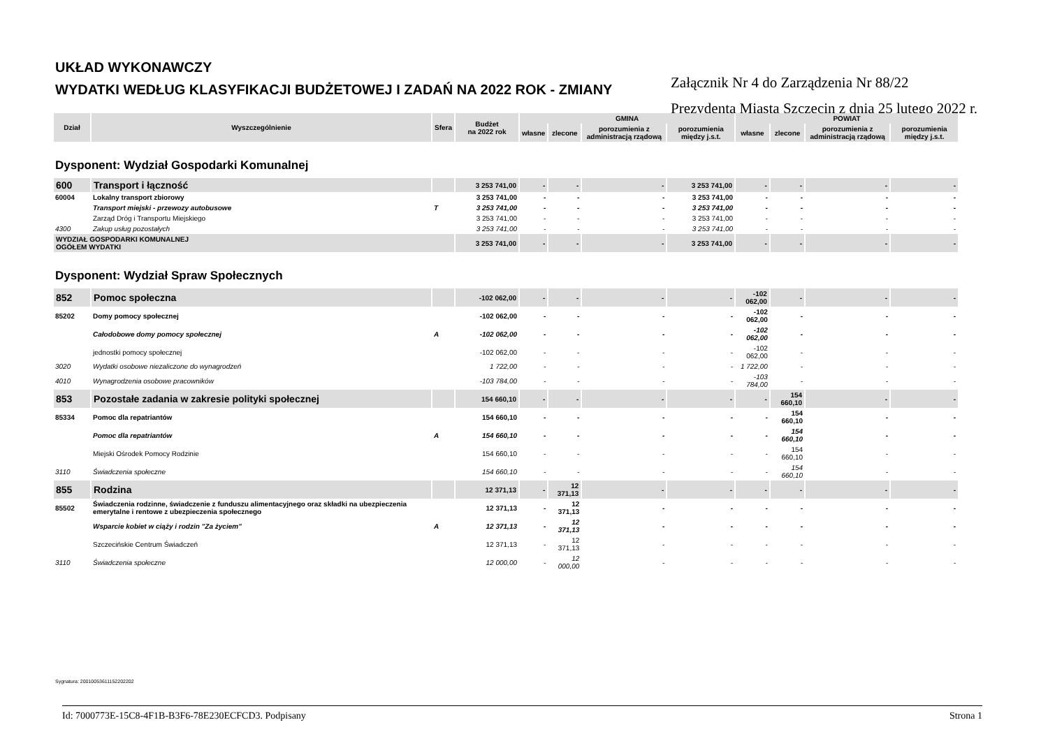UKŁAD WYKONAWCZY
WYDATKI WEDŁUG KLASYFIKACJI BUDŻETOWEJ I ZADAŃ NA 2022 ROK - ZMIANY
Załącznik Nr 4 do Zarządzenia Nr 88/22
Prezydenta Miasta Szczecin z dnia 25 lutego 2022 r.
| Dział | Wyszczególnienie | Sfera | Budżet na 2022 rok | GMINA | | | | POWIAT | | | |
| --- | --- | --- | --- | --- | --- | --- | --- | --- | --- | --- | --- |
| | | | | własne | zlecone | porozumienia z administracją rządową | porozumienia między j.s.t. | własne | zlecone | porozumienia z administracją rządową | porozumienia między j.s.t. |
| Dysponent: Wydział Gospodarki Komunalnej | | | | | | | | | | | |
| 600 | Transport i łączność | | 3 253 741,00 | - | - | - | 3 253 741,00 | - | - | - | - |
| 60004 | Lokalny transport zbiorowy | | 3 253 741,00 | - | - | - | 3 253 741,00 | - | - | - | - |
| | Transport miejski - przewozy autobusowe | T | 3 253 741,00 | - | - | - | 3 253 741,00 | - | - | - | - |
| | Zarząd Dróg i Transportu Miejskiego | | 3 253 741,00 | - | - | - | 3 253 741,00 | - | - | - | - |
| 4300 | Zakup usług pozostałych | | 3 253 741,00 | - | - | - | 3 253 741,00 | - | - | - | - |
| WYDZIAŁ GOSPODARKI KOMUNALNEJ OGÓŁEM WYDATKI | | | 3 253 741,00 | - | - | - | 3 253 741,00 | - | - | - | - |
| Dysponent: Wydział Spraw Społecznych | | | | | | | | | | | |
| 852 | Pomoc społeczna | | -102 062,00 | - | - | - | - | -102 062,00 | - | - | - |
| 85202 | Domy pomocy społecznej | | -102 062,00 | - | - | - | - | -102 062,00 | - | - | - |
| | Całodobowe domy pomocy społecznej | A | -102 062,00 | - | - | - | - | -102 062,00 | - | - | - |
| | jednostki pomocy społecznej | | -102 062,00 | - | - | - | - | -102 062,00 | - | - | - |
| 3020 | Wydatki osobowe niezaliczone do wynagrodzeń | | 1 722,00 | - | - | - | - | 1 722,00 | - | - | - |
| 4010 | Wynagrodzenia osobowe pracowników | | -103 784,00 | - | - | - | - | -103 784,00 | - | - | - |
| 853 | Pozostałe zadania w zakresie polityki społecznej | | 154 660,10 | - | - | - | - | - | 154 660,10 | - | - |
| 85334 | Pomoc dla repatriantów | | 154 660,10 | - | - | - | - | - | 154 660,10 | - | - |
| | Pomoc dla repatriantów | A | 154 660,10 | - | - | - | - | - | 154 660,10 | - | - |
| | Miejski Ośrodek Pomocy Rodzinie | | 154 660,10 | - | - | - | - | - | 154 660,10 | - | - |
| 3110 | Świadczenia społeczne | | 154 660,10 | - | - | - | - | - | 154 660,10 | - | - |
| 855 | Rodzina | | 12 371,13 | - | 12 371,13 | - | - | - | - | - | - |
| 85502 | Świadczenia rodzinne, świadczenie z funduszu alimentacyjnego oraz składki na ubezpieczenia emerytalne i rentowe z ubezpieczenia społecznego | | 12 371,13 | - | 12 371,13 | - | - | - | - | - | - |
| | Wsparcie kobiet w ciąży i rodzin "Za życiem" | A | 12 371,13 | - | 12 371,13 | - | - | - | - | - | - |
| | Szczecińskie Centrum Świadczeń | | 12 371,13 | - | 12 371,13 | - | - | - | - | - | - |
| 3110 | Świadczenia społeczne | | 12 000,00 | - | 12 000,00 | - | - | - | - | - | - |
Sygnatura: 20010053611152202202
Id: 7000773E-15C8-4F1B-B3F6-78E230ECFCD3. Podpisany Strona 1